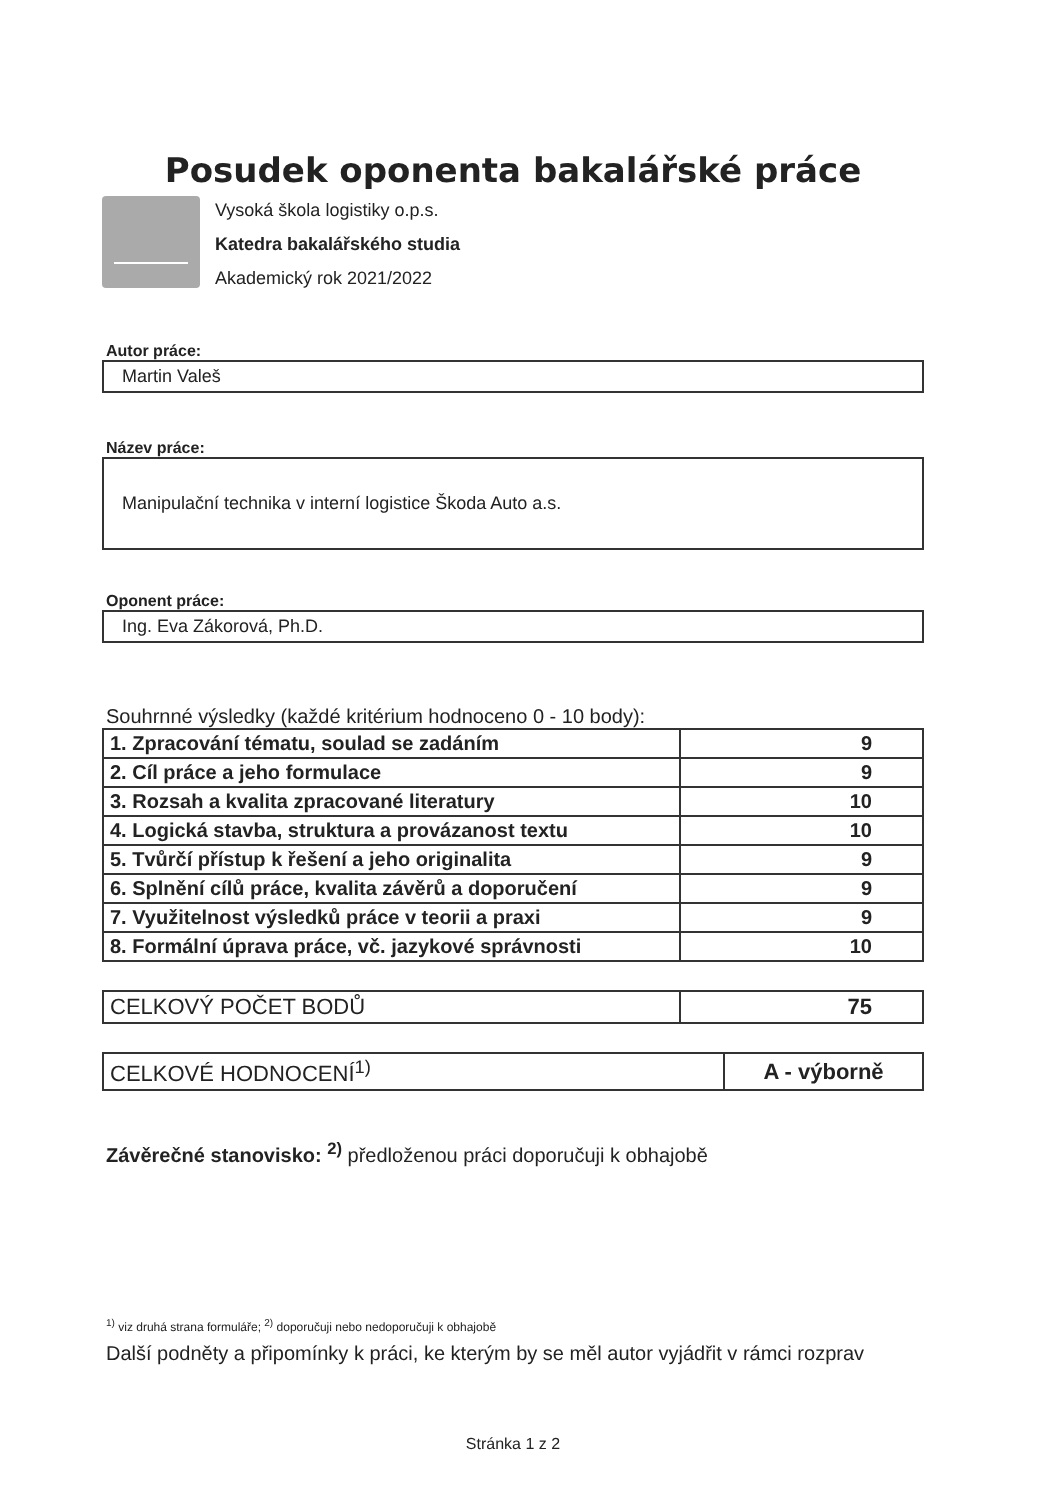Posudek oponenta bakalářské práce
Vysoká škola logistiky o.p.s.
Katedra bakalářského studia
Akademický rok 2021/2022
Autor práce:
Martin Valeš
Název práce:
Manipulační technika v interní logistice Škoda Auto a.s.
Oponent práce:
Ing. Eva Zákorová, Ph.D.
Souhrnné výsledky (každé kritérium hodnoceno 0 - 10 body):
| 1. Zpracování tématu, soulad se zadáním | 9 |
| 2. Cíl práce a jeho formulace | 9 |
| 3. Rozsah a kvalita zpracované literatury | 10 |
| 4. Logická stavba, struktura a provázanost textu | 10 |
| 5. Tvůrčí přístup k řešení a jeho originalita | 9 |
| 6. Splnění cílů práce, kvalita závěrů a doporučení | 9 |
| 7. Využitelnost výsledků práce v teorii a praxi | 9 |
| 8. Formální úprava práce, vč. jazykové správnosti | 10 |
| CELKOVÝ POČET BODŮ | 75 |
| CELKOVÉ HODNOCENÍ<sup>1)</sup> | A - výborně |
Závěrečné stanovisko: <sup>2)</sup> předloženou práci doporučuji k obhajobě
<sup>1)</sup> viz druhá strana formuláře; <sup>2)</sup> doporučuji nebo nedoporučuji k obhajobě
Další podněty a připomínky k práci, ke kterým by se měl autor vyjádřit v rámci rozprav
Stránka 1 z 2